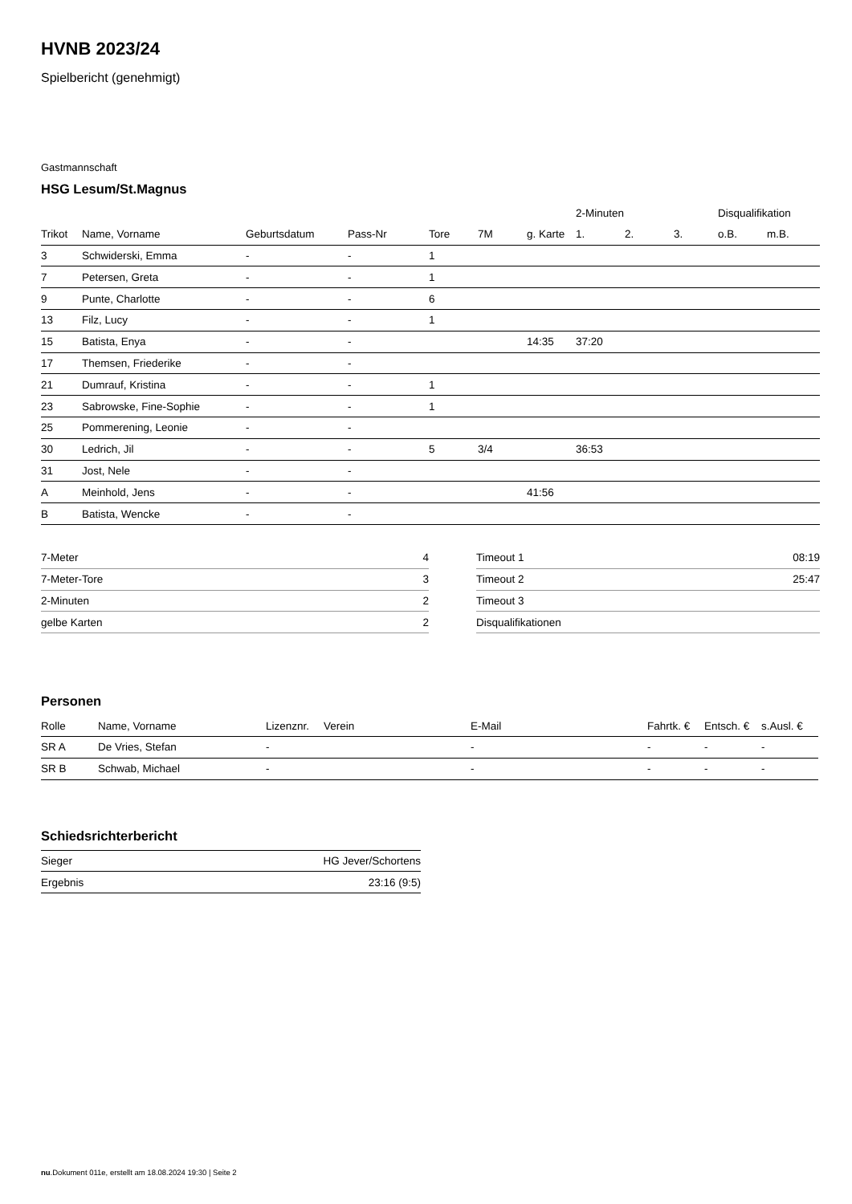HVNB 2023/24
Spielbericht (genehmigt)
Gastmannschaft
HSG Lesum/St.Magnus
| | | | | | | | 2-Minuten | | | Disqualifikation | |
| --- | --- | --- | --- | --- | --- | --- | --- | --- | --- | --- | --- |
| Trikot | Name, Vorname | Geburtsdatum | Pass-Nr | Tore | 7M | g. Karte | 1. | 2. | 3. | o.B. | m.B. |
| 3 | Schwiderski, Emma | - | - | 1 | | | | | | | |
| 7 | Petersen, Greta | - | - | 1 | | | | | | | |
| 9 | Punte, Charlotte | - | - | 6 | | | | | | | |
| 13 | Filz, Lucy | - | - | 1 | | | | | | | |
| 15 | Batista, Enya | - | - | | | 14:35 | 37:20 | | | | |
| 17 | Themsen, Friederike | - | - | | | | | | | | |
| 21 | Dumrauf, Kristina | - | - | 1 | | | | | | | |
| 23 | Sabrowske, Fine-Sophie | - | - | 1 | | | | | | | |
| 25 | Pommerening, Leonie | - | - | | | | | | | | |
| 30 | Ledrich, Jil | - | - | 5 | 3/4 | | 36:53 | | | | |
| 31 | Jost, Nele | - | - | | | | | | | | |
| A | Meinhold, Jens | - | - | | | 41:56 | | | | | |
| B | Batista, Wencke | - | - | | | | | | | | |
| 7-Meter | 4 |
| 7-Meter-Tore | 3 |
| 2-Minuten | 2 |
| gelbe Karten | 2 |
| Timeout 1 | 08:19 |
| Timeout 2 | 25:47 |
| Timeout 3 | |
| Disqualifikationen | |
Personen
| Rolle | Name, Vorname | Lizenznr. | Verein | E-Mail | Fahrtk. € | Entsch. € | s.Ausl. € |
| --- | --- | --- | --- | --- | --- | --- | --- |
| SR A | De Vries, Stefan | - | | - | - | - | - |
| SR B | Schwab, Michael | - | | - | - | - | - |
Schiedsrichterbericht
| Sieger | HG Jever/Schortens |
| Ergebnis | 23:16 (9:5) |
nu.Dokument 011e, erstellt am 18.08.2024 19:30 | Seite 2